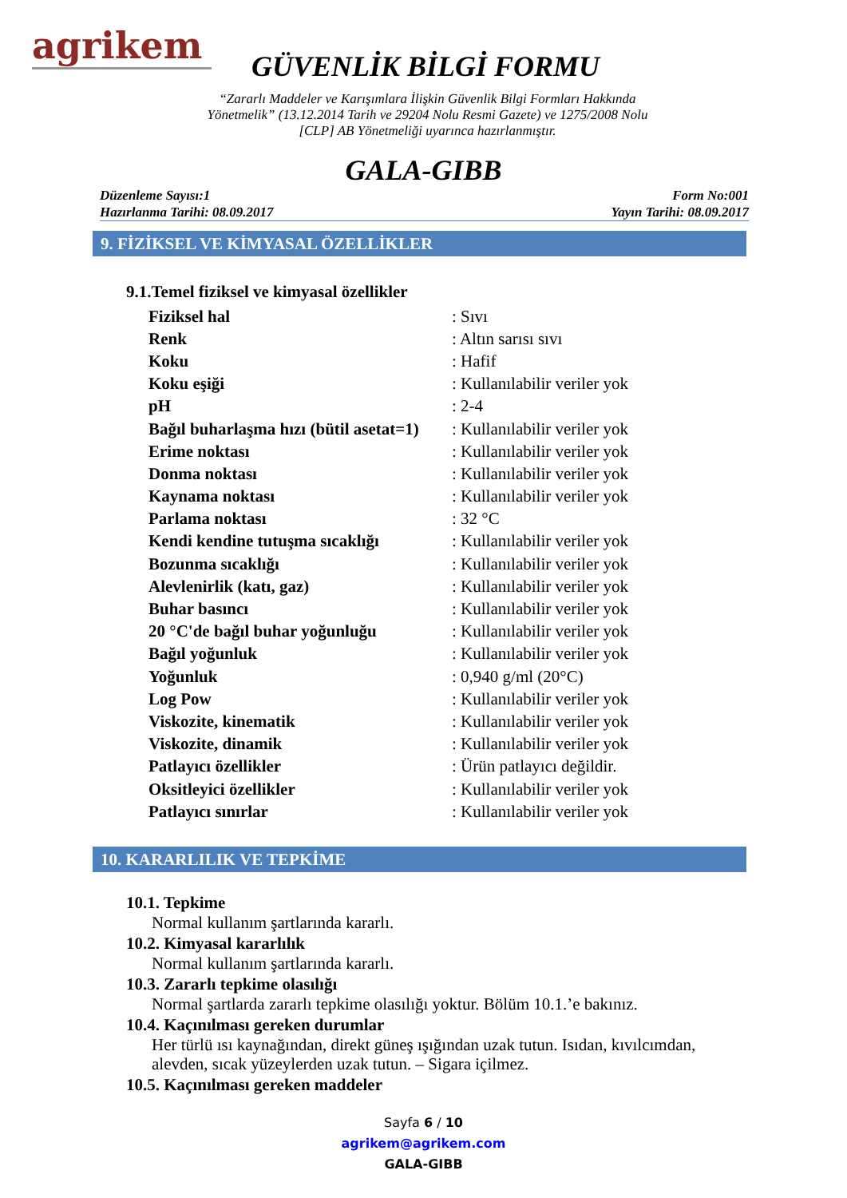agrikem
GÜVENLİK BİLGİ FORMU
“Zararlı Maddeler ve Karışımlara İlişkin Güvenlik Bilgi Formları Hakkında
Yönetmelik” (13.12.2014 Tarih ve 29204 Nolu Resmi Gazete) ve 1275/2008 Nolu
[CLP] AB Yönetmeliği uyarınca hazırlanmıştır.
GALA-GIBB
Düzenleme Sayısı:1
Hazırlanma Tarihi: 08.09.2017
Form No:001
Yayın Tarihi: 08.09.2017
9. FİZİKSEL VE KİMYASAL ÖZELLİKLER
9.1.Temel fiziksel ve kimyasal özellikler
| Fiziksel hal | : Sıvı |
| Renk | : Altın sarısı sıvı |
| Koku | : Hafif |
| Koku eşiği | : Kullanılabilir veriler yok |
| pH | : 2-4 |
| Bağıl buharlaşma hızı (bütil asetat=1) | : Kullanılabilir veriler yok |
| Erime noktası | : Kullanılabilir veriler yok |
| Donma noktası | : Kullanılabilir veriler yok |
| Kaynama noktası | : Kullanılabilir veriler yok |
| Parlama noktası | : 32 °C |
| Kendi kendine tutuşma sıcaklığı | : Kullanılabilir veriler yok |
| Bozunma sıcaklığı | : Kullanılabilir veriler yok |
| Alevlenirlik (katı, gaz) | : Kullanılabilir veriler yok |
| Buhar basıncı | : Kullanılabilir veriler yok |
| 20 °C'de bağıl buhar yoğunluğu | : Kullanılabilir veriler yok |
| Bağıl yoğunluk | : Kullanılabilir veriler yok |
| Yoğunluk | : 0,940 g/ml (20°C) |
| Log Pow | : Kullanılabilir veriler yok |
| Viskozite, kinematik | : Kullanılabilir veriler yok |
| Viskozite, dinamik | : Kullanılabilir veriler yok |
| Patlayıcı özellikler | : Ürün patlayıcı değildir. |
| Oksitleyici özellikler | : Kullanılabilir veriler yok |
| Patlayıcı sınırlar | : Kullanılabilir veriler yok |
10. KARARLILIK VE TEPKİME
10.1. Tepkime
Normal kullanım şartlarında kararlı.
10.2. Kimyasal kararlılık
Normal kullanım şartlarında kararlı.
10.3. Zararlı tepkime olasılığı
Normal şartlarda zararlı tepkime olasılığı yoktur. Bölüm 10.1.’e bakınız.
10.4. Kaçınılması gereken durumlar
Her türlü ısı kaynağından, direkt güneş ışığından uzak tutun. Isıdan, kıvılcımdan,
alevden, sıcak yüzeylerden uzak tutun. – Sigara içilmez.
10.5. Kaçınılması gereken maddeler
Sayfa 6 / 10
agrikem@agrikem.com
GALA-GIBB